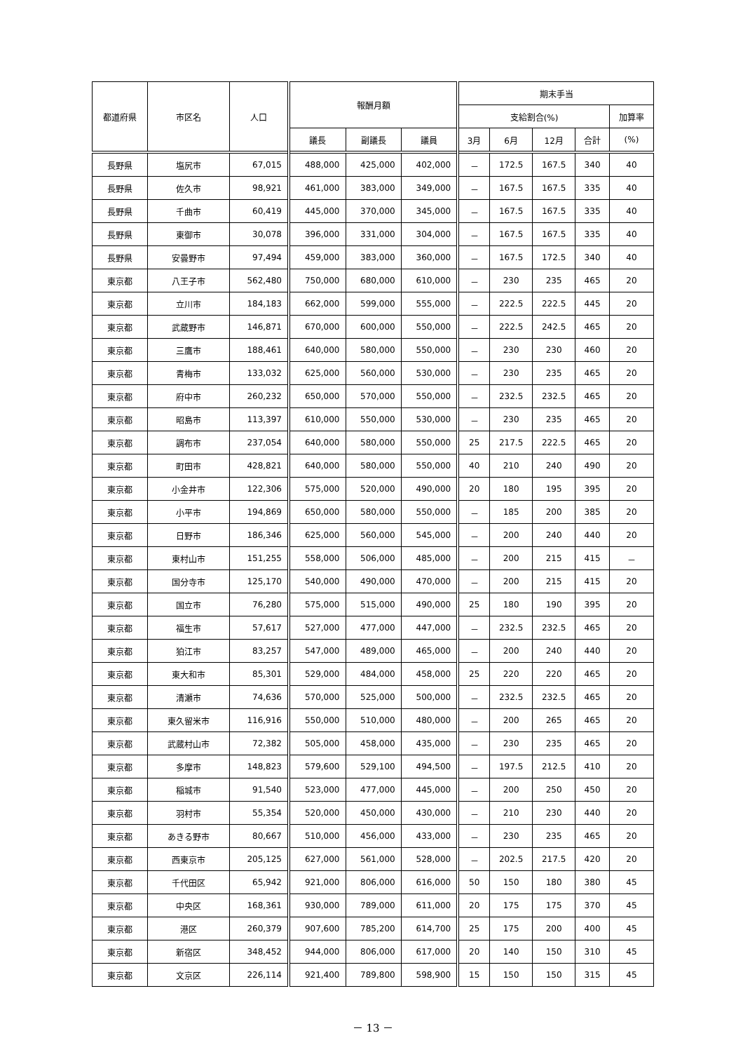| 都道府県 | 市区名 | 人口 | 報酬月額 | | | 期末手当 | | | | |
| --- | --- | --- | --- | --- | --- | --- | --- | --- | --- | --- |
| | | | | | | 支給割合(%) | | | | 加算率 |
| | | | 議長 | 副議長 | 議員 | 3月 | 6月 | 12月 | 合計 | (%) |
| 長野県 | 塩尻市 | 67,015 | 488,000 | 425,000 | 402,000 | － | 172.5 | 167.5 | 340 | 40 |
| 長野県 | 佐久市 | 98,921 | 461,000 | 383,000 | 349,000 | － | 167.5 | 167.5 | 335 | 40 |
| 長野県 | 千曲市 | 60,419 | 445,000 | 370,000 | 345,000 | － | 167.5 | 167.5 | 335 | 40 |
| 長野県 | 東御市 | 30,078 | 396,000 | 331,000 | 304,000 | － | 167.5 | 167.5 | 335 | 40 |
| 長野県 | 安曇野市 | 97,494 | 459,000 | 383,000 | 360,000 | － | 167.5 | 172.5 | 340 | 40 |
| 東京都 | 八王子市 | 562,480 | 750,000 | 680,000 | 610,000 | － | 230 | 235 | 465 | 20 |
| 東京都 | 立川市 | 184,183 | 662,000 | 599,000 | 555,000 | － | 222.5 | 222.5 | 445 | 20 |
| 東京都 | 武蔵野市 | 146,871 | 670,000 | 600,000 | 550,000 | － | 222.5 | 242.5 | 465 | 20 |
| 東京都 | 三鷹市 | 188,461 | 640,000 | 580,000 | 550,000 | － | 230 | 230 | 460 | 20 |
| 東京都 | 青梅市 | 133,032 | 625,000 | 560,000 | 530,000 | － | 230 | 235 | 465 | 20 |
| 東京都 | 府中市 | 260,232 | 650,000 | 570,000 | 550,000 | － | 232.5 | 232.5 | 465 | 20 |
| 東京都 | 昭島市 | 113,397 | 610,000 | 550,000 | 530,000 | － | 230 | 235 | 465 | 20 |
| 東京都 | 調布市 | 237,054 | 640,000 | 580,000 | 550,000 | 25 | 217.5 | 222.5 | 465 | 20 |
| 東京都 | 町田市 | 428,821 | 640,000 | 580,000 | 550,000 | 40 | 210 | 240 | 490 | 20 |
| 東京都 | 小金井市 | 122,306 | 575,000 | 520,000 | 490,000 | 20 | 180 | 195 | 395 | 20 |
| 東京都 | 小平市 | 194,869 | 650,000 | 580,000 | 550,000 | － | 185 | 200 | 385 | 20 |
| 東京都 | 日野市 | 186,346 | 625,000 | 560,000 | 545,000 | － | 200 | 240 | 440 | 20 |
| 東京都 | 東村山市 | 151,255 | 558,000 | 506,000 | 485,000 | － | 200 | 215 | 415 | － |
| 東京都 | 国分寺市 | 125,170 | 540,000 | 490,000 | 470,000 | － | 200 | 215 | 415 | 20 |
| 東京都 | 国立市 | 76,280 | 575,000 | 515,000 | 490,000 | 25 | 180 | 190 | 395 | 20 |
| 東京都 | 福生市 | 57,617 | 527,000 | 477,000 | 447,000 | － | 232.5 | 232.5 | 465 | 20 |
| 東京都 | 狛江市 | 83,257 | 547,000 | 489,000 | 465,000 | － | 200 | 240 | 440 | 20 |
| 東京都 | 東大和市 | 85,301 | 529,000 | 484,000 | 458,000 | 25 | 220 | 220 | 465 | 20 |
| 東京都 | 清瀬市 | 74,636 | 570,000 | 525,000 | 500,000 | － | 232.5 | 232.5 | 465 | 20 |
| 東京都 | 東久留米市 | 116,916 | 550,000 | 510,000 | 480,000 | － | 200 | 265 | 465 | 20 |
| 東京都 | 武蔵村山市 | 72,382 | 505,000 | 458,000 | 435,000 | － | 230 | 235 | 465 | 20 |
| 東京都 | 多摩市 | 148,823 | 579,600 | 529,100 | 494,500 | － | 197.5 | 212.5 | 410 | 20 |
| 東京都 | 稲城市 | 91,540 | 523,000 | 477,000 | 445,000 | － | 200 | 250 | 450 | 20 |
| 東京都 | 羽村市 | 55,354 | 520,000 | 450,000 | 430,000 | － | 210 | 230 | 440 | 20 |
| 東京都 | あきる野市 | 80,667 | 510,000 | 456,000 | 433,000 | － | 230 | 235 | 465 | 20 |
| 東京都 | 西東京市 | 205,125 | 627,000 | 561,000 | 528,000 | － | 202.5 | 217.5 | 420 | 20 |
| 東京都 | 千代田区 | 65,942 | 921,000 | 806,000 | 616,000 | 50 | 150 | 180 | 380 | 45 |
| 東京都 | 中央区 | 168,361 | 930,000 | 789,000 | 611,000 | 20 | 175 | 175 | 370 | 45 |
| 東京都 | 港区 | 260,379 | 907,600 | 785,200 | 614,700 | 25 | 175 | 200 | 400 | 45 |
| 東京都 | 新宿区 | 348,452 | 944,000 | 806,000 | 617,000 | 20 | 140 | 150 | 310 | 45 |
| 東京都 | 文京区 | 226,114 | 921,400 | 789,800 | 598,900 | 15 | 150 | 150 | 315 | 45 |
－ 13 －